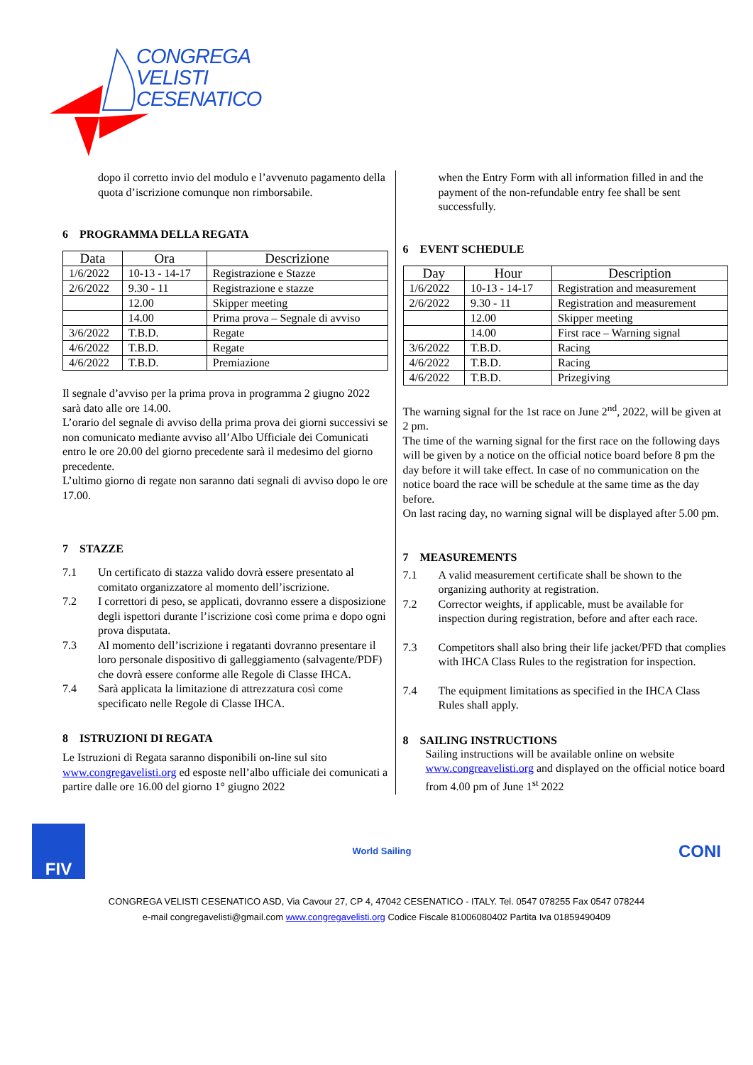CONGREGA
VELISTI
CESENATICO
dopo il corretto invio del modulo e l’avvenuto pagamento della quota d’iscrizione comunque non rimborsabile.
6 PROGRAMMA DELLA REGATA
| Data | Ora | Descrizione |
| --- | --- | --- |
| 1/6/2022 | 10-13 - 14-17 | Registrazione e Stazze |
| 2/6/2022 | 9.30 - 11 | Registrazione e stazze |
| | 12.00 | Skipper meeting |
| | 14.00 | Prima prova – Segnale di avviso |
| 3/6/2022 | T.B.D. | Regate |
| 4/6/2022 | T.B.D. | Regate |
| 4/6/2022 | T.B.D. | Premiazione |
Il segnale d’avviso per la prima prova in programma 2 giugno 2022 sarà dato alle ore 14.00.
L’orario del segnale di avviso della prima prova dei giorni successivi se non comunicato mediante avviso all’Albo Ufficiale dei Comunicati entro le ore 20.00 del giorno precedente sarà il medesimo del giorno precedente.
L’ultimo giorno di regate non saranno dati segnali di avviso dopo le ore 17.00.
7 STAZZE
7.1 Un certificato di stazza valido dovrà essere presentato al comitato organizzatore al momento dell’iscrizione.
7.2 I correttori di peso, se applicati, dovranno essere a disposizione degli ispettori durante l’iscrizione così come prima e dopo ogni prova disputata.
7.3 Al momento dell’iscrizione i regatanti dovranno presentare il loro personale dispositivo di galleggiamento (salvagente/PDF) che dovrà essere conforme alle Regole di Classe IHCA.
7.4 Sarà applicata la limitazione di attrezzatura così come specificato nelle Regole di Classe IHCA.
8 ISTRUZIONI DI REGATA
Le Istruzioni di Regata saranno disponibili on-line sul sito www.congregavelisti.org ed esposte nell’albo ufficiale dei comunicati a partire dalle ore 16.00 del giorno 1° giugno 2022
when the Entry Form with all information filled in and the payment of the non-refundable entry fee shall be sent successfully.
6 EVENT SCHEDULE
| Day | Hour | Description |
| --- | --- | --- |
| 1/6/2022 | 10-13 - 14-17 | Registration and measurement |
| 2/6/2022 | 9.30 - 11 | Registration and measurement |
| | 12.00 | Skipper meeting |
| | 14.00 | First race – Warning signal |
| 3/6/2022 | T.B.D. | Racing |
| 4/6/2022 | T.B.D. | Racing |
| 4/6/2022 | T.B.D. | Prizegiving |
The warning signal for the 1st race on June 2<sup>nd</sup>, 2022, will be given at 2 pm.
The time of the warning signal for the first race on the following days will be given by a notice on the official notice board before 8 pm the day before it will take effect. In case of no communication on the notice board the race will be schedule at the same time as the day before.
On last racing day, no warning signal will be displayed after 5.00 pm.
7 MEASUREMENTS
7.1 A valid measurement certificate shall be shown to the organizing authority at registration.
7.2 Corrector weights, if applicable, must be available for inspection during registration, before and after each race.
7.3 Competitors shall also bring their life jacket/PFD that complies with IHCA Class Rules to the registration for inspection.
7.4 The equipment limitations as specified in the IHCA Class Rules shall apply.
8 SAILING INSTRUCTIONS
Sailing instructions will be available online on website www.congreavelisti.org and displayed on the official notice board from 4.00 pm of June 1<sup>st</sup> 2022
FIV
World Sailing
CONI
CONGREGA VELISTI CESENATICO ASD, Via Cavour 27, CP 4, 47042 CESENATICO - ITALY. Tel. 0547 078255 Fax 0547 078244
e-mail congregavelisti@gmail.com www.congregavelisti.org Codice Fiscale 81006080402 Partita Iva 01859490409